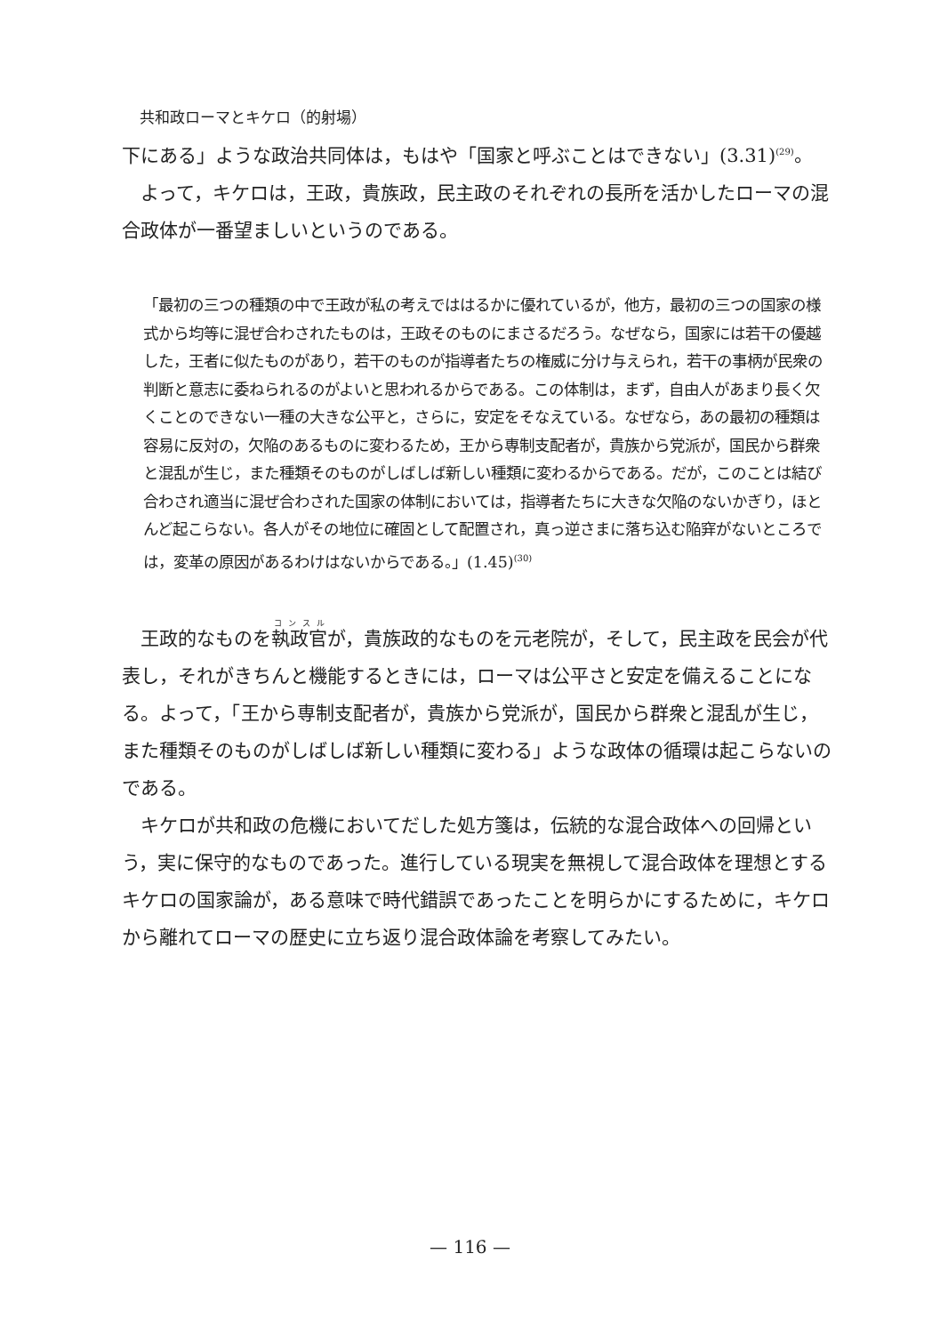共和政ローマとキケロ（的射場）
下にある」ような政治共同体は，もはや「国家と呼ぶことはできない」(3.31)<sup>(29)</sup>。
よって，キケロは，王政，貴族政，民主政のそれぞれの長所を活かしたローマの混合政体が一番望ましいというのである。
「最初の三つの種類の中で王政が私の考えでははるかに優れているが，他方，最初の三つの国家の様式から均等に混ぜ合わされたものは，王政そのものにまさるだろう。なぜなら，国家には若干の優越した，王者に似たものがあり，若干のものが指導者たちの権威に分け与えられ，若干の事柄が民衆の判断と意志に委ねられるのがよいと思われるからである。この体制は，まず，自由人があまり長く欠くことのできない一種の大きな公平と，さらに，安定をそなえている。なぜなら，あの最初の種類は容易に反対の，欠陥のあるものに変わるため，王から専制支配者が，貴族から党派が，国民から群衆と混乱が生じ，また種類そのものがしばしば新しい種類に変わるからである。だが，このことは結び合わされ適当に混ぜ合わされた国家の体制においては，指導者たちに大きな欠陥のないかぎり，ほとんど起こらない。各人がその地位に確固として配置され，真っ逆さまに落ち込む陥穽がないところでは，変革の原因があるわけはないからである。」(1.45)<sup>(30)</sup>
王政的なものを執政官が，貴族政的なものを元老院が，そして，民主政を民会が代表し，それがきちんと機能するときには，ローマは公平さと安定を備えることになる。よって，「王から専制支配者が，貴族から党派が，国民から群衆と混乱が生じ，また種類そのものがしばしば新しい種類に変わる」ような政体の循環は起こらないのである。
キケロが共和政の危機においてだした処方箋は，伝統的な混合政体への回帰という，実に保守的なものであった。進行している現実を無視して混合政体を理想とするキケロの国家論が，ある意味で時代錯誤であったことを明らかにするために，キケロから離れてローマの歴史に立ち返り混合政体論を考察してみたい。
— 116 —